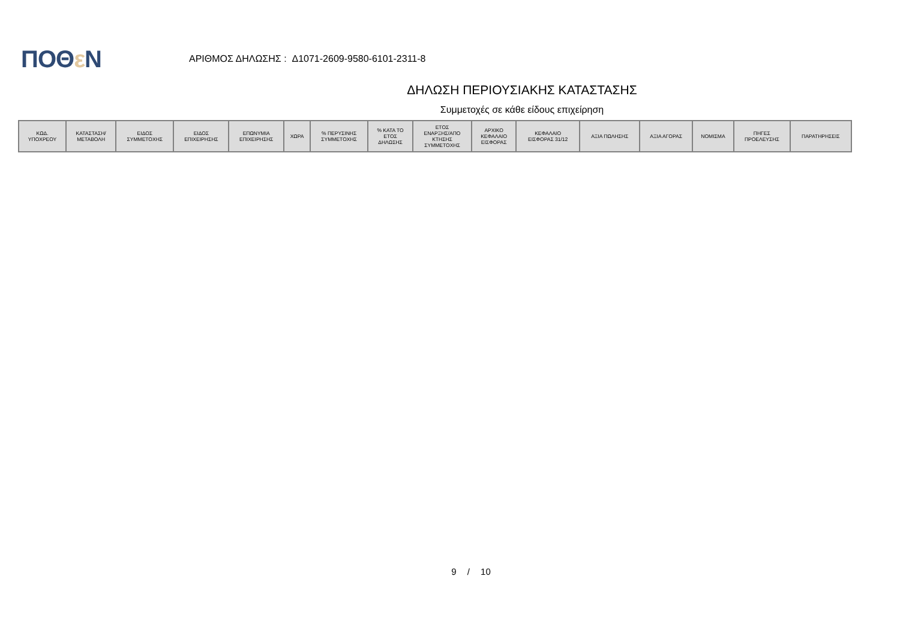ΠΟΘε Ν
ΑΡΙΘΜΟΣ ΔΗΛΩΣΗΣ : Δ1071-2609-9580-6101-2311-8
ΔΗΛΩΣΗ ΠΕΡΙΟΥΣΙΑΚΗΣ ΚΑΤΑΣΤΑΣΗΣ
Συμμετοχές σε κάθε είδους επιχείρηση
| ΚΩΔ. ΥΠΟΧΡΕΟΥ | ΚΑΤΑΣΤΑΣΗ/ ΜΕΤΑΒΟΛΗ | ΕΙΔΟΣ ΣΥΜΜΕΤΟΧΗΣ | ΕΙΔΟΣ ΕΠΙΧΕΙΡΗΣΗΣ | ΕΠΩΝΥΜΙΑ ΕΠΙΧΕΙΡΗΣΗΣ | ΧΩΡΑ | % ΠΕΡΥΣΙΝΗΣ ΣΥΜΜΕΤΟΧΗΣ | % ΚΑΤΑ ΤΟ ΕΤΟΣ ΔΗΛΩΣΗΣ | ΕΤΟΣ ΕΝΑΡΞΗΣ/ΑΠΟ ΚΤΗΣΗΣ ΣΥΜΜΕΤΟΧΗΣ | ΑΡΧΙΚΟ ΚΕΦΑΛΑΙΟ ΕΙΣΦΟΡΑΣ | ΚΕΦΑΛΑΙΟ ΕΙΣΦΟΡΑΣ 31/12 | ΑΞΙΑ ΠΩΛΗΣΗΣ | ΑΞΙΑ ΑΓΟΡΑΣ | ΝΟΜΙΣΜΑ | ΠΗΓΕΣ ΠΡΟΕΛΕΥΣΗΣ | ΠΑΡΑΤΗΡΗΣΕΙΣ |
| --- | --- | --- | --- | --- | --- | --- | --- | --- | --- | --- | --- | --- | --- | --- | --- |
9 / 10